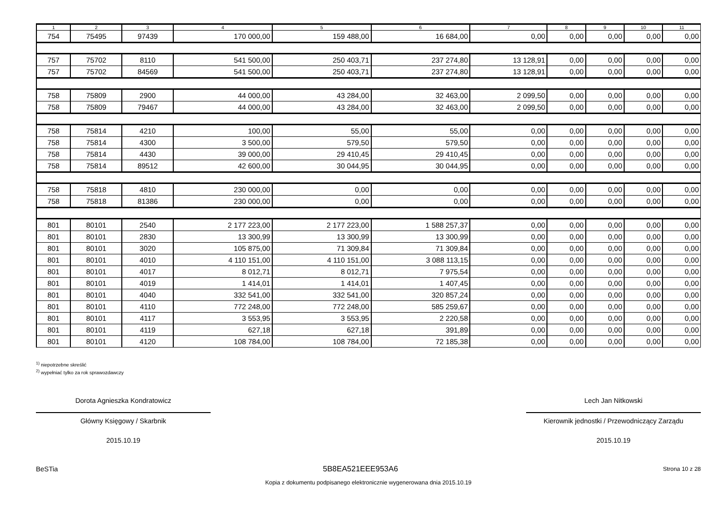| 1 | 2 | 3 | 4 | 5 | 6 | 7 | 8 | 9 | 10 | 11 |
| --- | --- | --- | --- | --- | --- | --- | --- | --- | --- | --- |
| 754 | 75495 | 97439 | 170 000,00 | 159 488,00 | 16 684,00 | 0,00 | 0,00 | 0,00 | 0,00 | 0,00 |
| 757 | 75702 | 8110 | 541 500,00 | 250 403,71 | 237 274,80 | 13 128,91 | 0,00 | 0,00 | 0,00 | 0,00 |
| 757 | 75702 | 84569 | 541 500,00 | 250 403,71 | 237 274,80 | 13 128,91 | 0,00 | 0,00 | 0,00 | 0,00 |
| 758 | 75809 | 2900 | 44 000,00 | 43 284,00 | 32 463,00 | 2 099,50 | 0,00 | 0,00 | 0,00 | 0,00 |
| 758 | 75809 | 79467 | 44 000,00 | 43 284,00 | 32 463,00 | 2 099,50 | 0,00 | 0,00 | 0,00 | 0,00 |
| 758 | 75814 | 4210 | 100,00 | 55,00 | 55,00 | 0,00 | 0,00 | 0,00 | 0,00 | 0,00 |
| 758 | 75814 | 4300 | 3 500,00 | 579,50 | 579,50 | 0,00 | 0,00 | 0,00 | 0,00 | 0,00 |
| 758 | 75814 | 4430 | 39 000,00 | 29 410,45 | 29 410,45 | 0,00 | 0,00 | 0,00 | 0,00 | 0,00 |
| 758 | 75814 | 89512 | 42 600,00 | 30 044,95 | 30 044,95 | 0,00 | 0,00 | 0,00 | 0,00 | 0,00 |
| 758 | 75818 | 4810 | 230 000,00 | 0,00 | 0,00 | 0,00 | 0,00 | 0,00 | 0,00 | 0,00 |
| 758 | 75818 | 81386 | 230 000,00 | 0,00 | 0,00 | 0,00 | 0,00 | 0,00 | 0,00 | 0,00 |
| 801 | 80101 | 2540 | 2 177 223,00 | 2 177 223,00 | 1 588 257,37 | 0,00 | 0,00 | 0,00 | 0,00 | 0,00 |
| 801 | 80101 | 2830 | 13 300,99 | 13 300,99 | 13 300,99 | 0,00 | 0,00 | 0,00 | 0,00 | 0,00 |
| 801 | 80101 | 3020 | 105 875,00 | 71 309,84 | 71 309,84 | 0,00 | 0,00 | 0,00 | 0,00 | 0,00 |
| 801 | 80101 | 4010 | 4 110 151,00 | 4 110 151,00 | 3 088 113,15 | 0,00 | 0,00 | 0,00 | 0,00 | 0,00 |
| 801 | 80101 | 4017 | 8 012,71 | 8 012,71 | 7 975,54 | 0,00 | 0,00 | 0,00 | 0,00 | 0,00 |
| 801 | 80101 | 4019 | 1 414,01 | 1 414,01 | 1 407,45 | 0,00 | 0,00 | 0,00 | 0,00 | 0,00 |
| 801 | 80101 | 4040 | 332 541,00 | 332 541,00 | 320 857,24 | 0,00 | 0,00 | 0,00 | 0,00 | 0,00 |
| 801 | 80101 | 4110 | 772 248,00 | 772 248,00 | 585 259,67 | 0,00 | 0,00 | 0,00 | 0,00 | 0,00 |
| 801 | 80101 | 4117 | 3 553,95 | 3 553,95 | 2 220,58 | 0,00 | 0,00 | 0,00 | 0,00 | 0,00 |
| 801 | 80101 | 4119 | 627,18 | 627,18 | 391,89 | 0,00 | 0,00 | 0,00 | 0,00 | 0,00 |
| 801 | 80101 | 4120 | 108 784,00 | 108 784,00 | 72 185,38 | 0,00 | 0,00 | 0,00 | 0,00 | 0,00 |
<sup>1)</sup> niepotrzebne skreślić
<sup>2)</sup> wypełniać tylko za rok sprawozdawczy
Dorota Agnieszka Kondratowicz
Główny Księgowy / Skarbnik
2015.10.19
Lech Jan Nitkowski
Kierownik jednostki / Przewodniczący Zarządu
2015.10.19
BeSTia 5B8EA521EEE953A6 Strona 10 z 28
Kopia z dokumentu podpisanego elektronicznie wygenerowana dnia 2015.10.19